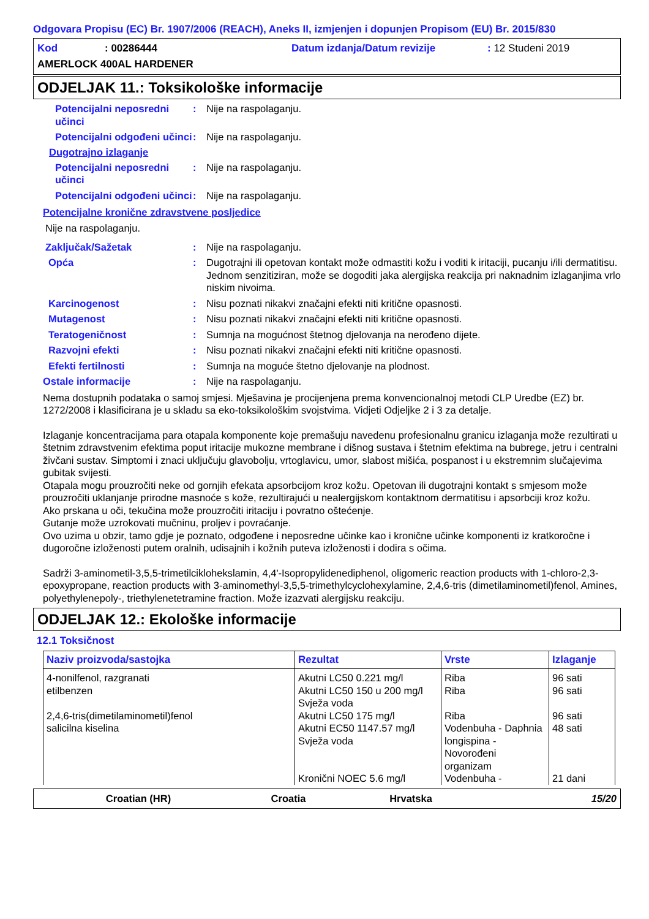Odgovara Propisu (EC) Br. 1907/2006 (REACH), Aneks II, izmjenjen i dopunjen Propisom (EU) Br. 2015/830
Kod: 00286444 Datum izdanja/Datum revizije: 12 Studeni 2019
AMERLOCK 400AL HARDENER
ODJELJAK 11.: Toksikološke informacije
Potencijalni neposredni učinci: Nije na raspolaganju.
Potencijalni odgođeni učinci: Nije na raspolaganju.
Dugotrajno izlaganje
Potencijalni neposredni učinci: Nije na raspolaganju.
Potencijalni odgođeni učinci: Nije na raspolaganju.
Potencijalne kronične zdravstvene posljedice
Nije na raspolaganju.
Zaključak/Sažetak: Nije na raspolaganju.
Opća: Dugotrajni ili opetovan kontakt može odmastiti kožu i voditi k iritaciji, pucanju i/ili dermatitisu. Jednom senzitiziran, može se dogoditi jaka alergijska reakcija pri naknadnim izlaganjima vrlo niskim nivoima.
Karcinogenost: Nisu poznati nikakvi značajni efekti niti kritične opasnosti.
Mutagenost: Nisu poznati nikakvi značajni efekti niti kritične opasnosti.
Teratogeničnost: Sumnja na mogućnost štetnog djelovanja na nerođeno dijete.
Razvojni efekti: Nisu poznati nikakvi značajni efekti niti kritične opasnosti.
Efekti fertilnosti: Sumnja na moguće štetno djelovanje na plodnost.
Ostale informacije: Nije na raspolaganju.
Nema dostupnih podataka o samoj smjesi. Mješavina je procijenjena prema konvencionalnoj metodi CLP Uredbe (EZ) br. 1272/2008 i klasificirana je u skladu sa eko-toksikološkim svojstvima. Vidjeti Odjeljke 2 i 3 za detalje.
Izlaganje koncentracijama para otapala komponente koje premašuju navedenu profesionalnu granicu izlaganja može rezultirati u štetnim zdravstvenim efektima poput iritacije mukozne membrane i dišnog sustava i štetnim efektima na bubrege, jetru i centralni živčani sustav. Simptomi i znaci uključuju glavobolju, vrtoglavicu, umor, slabost mišića, pospanost i u ekstremnim slučajevima gubitak svijesti.
Otapala mogu prouzročiti neke od gornjih efekata apsorbcijom kroz kožu. Opetovan ili dugotrajni kontakt s smjesom može prouzročiti uklanjanje prirodne masnoće s kože, rezultirajući u nealergijskom kontaktnom dermatitisu i apsorbciji kroz kožu.
Ako prskana u oči, tekučina može prouzročiti iritaciju i povratno oštećenje.
Gutanje može uzrokovati mučninu, proljev i povraćanje.
Ovo uzima u obzir, tamo gdje je poznato, odgođene i neposredne učinke kao i kronične učinke komponenti iz kratkoročne i dugoročne izloženosti putem oralnih, udisajnih i kožnih puteva izloženosti i dodira s očima.
Sadrži 3-aminometil-3,5,5-trimetilciklohekslamin, 4,4'-Isopropylidenediphenol, oligomeric reaction products with 1-chloro-2,3-epoxypropane, reaction products with 3-aminomethyl-3,5,5-trimethylcyclohexylamine, 2,4,6-tris (dimetilaminometil)fenol, Amines, polyethylenepoly-, triethylenetetramine fraction. Može izazvati alergijsku reakciju.
ODJELJAK 12.: Ekološke informacije
12.1 Toksičnost
| Naziv proizvoda/sastojka | Rezultat | Vrste | Izlaganje |
| --- | --- | --- | --- |
| 4-nonilfenol, razgranati | Akutni LC50 0.221 mg/l | Riba | 96 sati |
| etilbenzen | Akutni LC50 150 u 200 mg/l Svježa voda | Riba | 96 sati |
| 2,4,6-tris(dimetilaminometil)fenol | Akutni LC50 175 mg/l | Riba | 96 sati |
| salicilna kiselina | Akutni EC50 1147.57 mg/l Svježa voda | Vodenbuha - Daphnia longispina - Novorođeni organizam | 48 sati |
| | Kronični NOEC 5.6 mg/l | Vodenbuha - | 21 dani |
Croatian (HR) Croatia Hrvatska 15/20